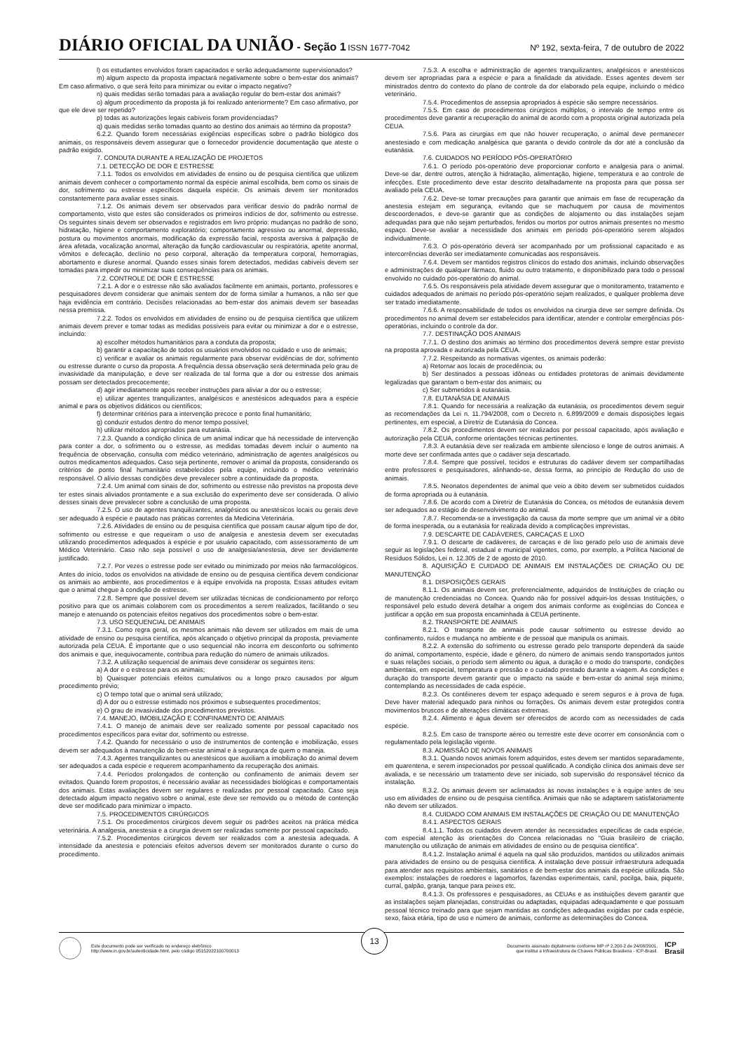DIÁRIO OFICIAL DA UNIÃO - Seção 1 ISSN 1677-7042 Nº 192, sexta-feira, 7 de outubro de 2022
l) os estudantes envolvidos foram capacitados e serão adequadamente supervisionados?
m) algum aspecto da proposta impactará negativamente sobre o bem-estar dos animais? Em caso afirmativo, o que será feito para minimizar ou evitar o impacto negativo?
n) quais medidas serão tomadas para a avaliação regular do bem-estar dos animais?
o) algum procedimento da proposta já foi realizado anteriormente? Em caso afirmativo, por que ele deve ser repetido?
p) todas as autorizações legais cabíveis foram providenciadas?
q) quais medidas serão tomadas quanto ao destino dos animais ao término da proposta?
6.2.2. Quando forem necessárias exigências específicas sobre o padrão biológico dos animais, os responsáveis devem assegurar que o fornecedor providencie documentação que ateste o padrão exigido.
7. CONDUTA DURANTE A REALIZAÇÃO DE PROJETOS
7.1. DETECÇÃO DE DOR E ESTRESSE
7.1.1. Todos os envolvidos em atividades de ensino ou de pesquisa científica que utilizem animais devem conhecer o comportamento normal da espécie animal escolhida, bem como os sinais de dor, sofrimento ou estresse específicos daquela espécie. Os animais devem ser monitorados constantemente para avaliar esses sinais.
7.1.2. Os animais devem ser observados para verificar desvio do padrão normal de comportamento, visto que estes são considerados os primeiros indícios de dor, sofrimento ou estresse. Os seguintes sinais devem ser observados e registrados em livro próprio: mudanças no padrão de sono, hidratação, higiene e comportamento exploratório; comportamento agressivo ou anormal, depressão, postura ou movimentos anormais, modificação da expressão facial, resposta aversiva à palpação de área afetada, vocalização anormal, alteração da função cardiovascular ou respiratória, apetite anormal, vômitos e defecação, declínio no peso corporal, alteração da temperatura corporal, hemorragias, abortamento e diurese anormal. Quando esses sinais forem detectados, medidas cabíveis devem ser tomadas para impedir ou minimizar suas consequências para os animais.
7.2. CONTROLE DE DOR E ESTRESSE
7.2.1. A dor e o estresse não são avaliados facilmente em animais, portanto, professores e pesquisadores devem considerar que animais sentem dor de forma similar a humanos, a não ser que haja evidência em contrário. Decisões relacionadas ao bem-estar dos animais devem ser baseadas nessa premissa.
7.2.2. Todos os envolvidos em atividades de ensino ou de pesquisa científica que utilizem animais devem prever e tomar todas as medidas possíveis para evitar ou minimizar a dor e o estresse, incluindo:
a) escolher métodos humanitários para a conduta da proposta;
b) garantir a capacitação de todos os usuários envolvidos no cuidado e uso de animais;
c) verificar e avaliar os animais regularmente para observar evidências de dor, sofrimento ou estresse durante o curso da proposta. A frequência dessa observação será determinada pelo grau de invasividade da manipulação, e deve ser realizada de tal forma que a dor ou estresse dos animais possam ser detectados precocemente;
d) agir imediatamente após receber instruções para aliviar a dor ou o estresse;
e) utilizar agentes tranquilizantes, analgésicos e anestésicos adequados para a espécie animal e para os objetivos didáticos ou científicos;
f) determinar critérios para a intervenção precoce e ponto final humanitário;
g) conduzir estudos dentro do menor tempo possível;
h) utilizar métodos apropriados para eutanásia.
7.2.3. Quando a condição clínica de um animal indicar que há necessidade de intervenção para conter a dor, o sofrimento ou o estresse, as medidas tomadas devem incluir o aumento na frequência de observação, consulta com médico veterinário, administração de agentes analgésicos ou outros medicamentos adequados. Caso seja pertinente, remover o animal da proposta, considerando os critérios de ponto final humanitário estabelecidos pela equipe, incluindo o médico veterinário responsável. O alívio dessas condições deve prevalecer sobre a continuidade da proposta.
7.2.4. Um animal com sinais de dor, sofrimento ou estresse não previstos na proposta deve ter estes sinais aliviados prontamente e a sua exclusão do experimento deve ser considerada. O alívio desses sinais deve prevalecer sobre a conclusão de uma proposta.
7.2.5. O uso de agentes tranquilizantes, analgésicos ou anestésicos locais ou gerais deve ser adequado à espécie e pautado nas práticas correntes da Medicina Veterinária.
7.2.6. Atividades de ensino ou de pesquisa científica que possam causar algum tipo de dor, sofrimento ou estresse e que requeiram o uso de analgesia e anestesia devem ser executadas utilizando procedimentos adequados à espécie e por usuário capacitado, com assessoramento de um Médico Veterinário. Caso não seja possível o uso de analgesia/anestesia, deve ser devidamente justificado.
7.2.7. Por vezes o estresse pode ser evitado ou minimizado por meios não farmacológicos. Antes do início, todos os envolvidos na atividade de ensino ou de pesquisa científica devem condicionar os animais ao ambiente, aos procedimentos e à equipe envolvida na proposta. Essas atitudes evitam que o animal chegue à condição de estresse.
7.2.8. Sempre que possível devem ser utilizadas técnicas de condicionamento por reforço positivo para que os animais colaborem com os procedimentos a serem realizados, facilitando o seu manejo e atenuando os potenciais efeitos negativos dos procedimentos sobre o bem-estar.
7.3. USO SEQUENCIAL DE ANIMAIS
7.3.1. Como regra geral, os mesmos animais não devem ser utilizados em mais de uma atividade de ensino ou pesquisa científica, após alcançado o objetivo principal da proposta, previamente autorizada pela CEUA. É importante que o uso sequencial não incorra em desconforto ou sofrimento dos animais e que, inequivocamente, contribua para redução do número de animais utilizados.
7.3.2. A utilização sequencial de animais deve considerar os seguintes itens:
a) A dor e o estresse para os animais;
b) Quaisquer potenciais efeitos cumulativos ou a longo prazo causados por algum procedimento prévio;
c) O tempo total que o animal será utilizado;
d) A dor ou o estresse estimado nos próximos e subsequentes procedimentos;
e) O grau de invasividade dos procedimentos previstos.
7.4. MANEJO, IMOBILIZAÇÃO E CONFINAMENTO DE ANIMAIS
7.4.1. O manejo de animais deve ser realizado somente por pessoal capacitado nos procedimentos específicos para evitar dor, sofrimento ou estresse.
7.4.2. Quando for necessário o uso de instrumentos de contenção e imobilização, esses devem ser adequados à manutenção do bem-estar animal e à segurança de quem o maneja.
7.4.3. Agentes tranquilizantes ou anestésicos que auxiliam a imobilização do animal devem ser adequados a cada espécie e requerem acompanhamento da recuperação dos animais.
7.4.4. Períodos prolongados de contenção ou confinamento de animais devem ser evitados. Quando forem propostos, é necessário avaliar as necessidades biológicas e comportamentais dos animais. Estas avaliações devem ser regulares e realizadas por pessoal capacitado. Caso seja detectado algum impacto negativo sobre o animal, este deve ser removido ou o método de contenção deve ser modificado para minimizar o impacto.
7.5. PROCEDIMENTOS CIRÚRGICOS
7.5.1. Os procedimentos cirúrgicos devem seguir os padrões aceitos na prática médica veterinária. A analgesia, anestesia e a cirurgia devem ser realizadas somente por pessoal capacitado.
7.5.2. Procedimentos cirúrgicos devem ser realizados com a anestesia adequada. A intensidade da anestesia e potenciais efeitos adversos devem ser monitorados durante o curso do procedimento.
7.5.3. A escolha e administração de agentes tranquilizantes, analgésicos e anestésicos devem ser apropriadas para a espécie e para a finalidade da atividade. Esses agentes devem ser ministrados dentro do contexto do plano de controle da dor elaborado pela equipe, incluindo o médico veterinário.
7.5.4. Procedimentos de assepsia apropriados à espécie são sempre necessários.
7.5.5. Em caso de procedimentos cirúrgicos múltiplos, o intervalo de tempo entre os procedimentos deve garantir a recuperação do animal de acordo com a proposta original autorizada pela CEUA.
7.5.6. Para as cirurgias em que não houver recuperação, o animal deve permanecer anestesiado e com medicação analgésica que garanta o devido controle da dor até a conclusão da eutanásia.
7.6. CUIDADOS NO PERÍODO PÓS-OPERATÓRIO
7.6.1. O período pós-operatório deve proporcionar conforto e analgesia para o animal. Deve-se dar, dentre outros, atenção à hidratação, alimentação, higiene, temperatura e ao controle de infecções. Este procedimento deve estar descrito detalhadamente na proposta para que possa ser avaliado pela CEUA.
7.6.2. Deve-se tomar precauções para garantir que animais em fase de recuperação da anestesia estejam em segurança, evitando que se machuquem por causa de movimentos descoordenados, e deve-se garantir que as condições de alojamento ou das instalações sejam adequadas para que não sejam perturbados, feridos ou mortos por outros animais presentes no mesmo espaço. Deve-se avaliar a necessidade dos animais em período pós-operatório serem alojados individualmente.
7.6.3. O pós-operatório deverá ser acompanhado por um profissional capacitado e as intercorrências deverão ser imediatamente comunicadas aos responsáveis.
7.6.4. Devem ser mantidos registros clínicos do estado dos animais, incluindo observações e administrações de qualquer fármaco, fluido ou outro tratamento, e disponibilizado para todo o pessoal envolvido no cuidado pós-operatório do animal.
7.6.5. Os responsáveis pela atividade devem assegurar que o monitoramento, tratamento e cuidados adequados de animais no período pós-operatório sejam realizados, e qualquer problema deve ser tratado imediatamente.
7.6.6. A responsabilidade de todos os envolvidos na cirurgia deve ser sempre definida. Os procedimentos no animal devem ser estabelecidos para identificar, atender e controlar emergências pós-operatórias, incluindo o controle da dor.
7.7. DESTINAÇÃO DOS ANIMAIS
7.7.1. O destino dos animais ao término dos procedimentos deverá sempre estar previsto na proposta aprovada e autorizada pela CEUA.
7.7.2. Respeitando as normativas vigentes, os animais poderão:
a) Retornar aos locais de procedência; ou
b) Ser destinados a pessoas idôneas ou entidades protetoras de animais devidamente legalizadas que garantam o bem-estar dos animais; ou
c) Ser submetidos à eutanásia.
7.8. EUTANÁSIA DE ANIMAIS
7.8.1. Quando for necessária a realização da eutanásia, os procedimentos devem seguir as recomendações da Lei n. 11.794/2008, com o Decreto n. 6.899/2009 e demais disposições legais pertinentes, em especial, a Diretriz de Eutanásia do Concea.
7.8.2. Os procedimentos devem ser realizados por pessoal capacitado, após avaliação e autorização pela CEUA, conforme orientações técnicas pertinentes.
7.8.3. A eutanásia deve ser realizada em ambiente silencioso e longe de outros animais. A morte deve ser confirmada antes que o cadáver seja descartado.
7.8.4. Sempre que possível, tecidos e estruturas do cadáver devem ser compartilhadas entre professores e pesquisadores, alinhando-se, dessa forma, ao princípio de Redução do uso de animais.
7.8.5. Neonatos dependentes de animal que veio a óbito devem ser submetidos cuidados de forma apropriada ou à eutanásia.
7.8.6. De acordo com a Diretriz de Eutanásia do Concea, os métodos de eutanásia devem ser adequados ao estágio de desenvolvimento do animal.
7.8.7. Recomenda-se a investigação da causa da morte sempre que um animal vir a óbito de forma inesperada, ou a eutanásia for realizada devido a complicações imprevistas.
7.9. DESCARTE DE CADÁVERES, CARCAÇAS E LIXO
7.9.1. O descarte de cadáveres, de carcaças e de lixo gerado pelo uso de animais deve seguir as legislações federal, estadual e municipal vigentes, como, por exemplo, a Política Nacional de Resíduos Sólidos, Lei n. 12.305 de 2 de agosto de 2010.
8. AQUISIÇÃO E CUIDADO DE ANIMAIS EM INSTALAÇÕES DE CRIAÇÃO OU DE MANUTENÇÃO
8.1. DISPOSIÇÕES GERAIS
8.1.1. Os animais devem ser, preferencialmente, adquiridos de Instituições de criação ou de manutenção credenciadas no Concea. Quando não for possível adquiri-los dessas Instituições, o responsável pelo estudo deverá detalhar a origem dos animais conforme as exigências do Concea e justificar a opção em sua proposta encaminhada à CEUA pertinente.
8.2. TRANSPORTE DE ANIMAIS
8.2.1. O transporte de animais pode causar sofrimento ou estresse devido ao confinamento, ruídos e mudança no ambiente e de pessoal que manipula os animais.
8.2.2. A extensão do sofrimento ou estresse gerado pelo transporte dependerá da saúde do animal, comportamento, espécie, idade e gênero, do número de animais sendo transportados juntos e suas relações sociais, o período sem alimento ou água, a duração e o modo do transporte, condições ambientais, em especial, temperatura e pressão e o cuidado prestado durante a viagem. As condições e duração do transporte devem garantir que o impacto na saúde e bem-estar do animal seja mínimo, contemplando as necessidades de cada espécie.
8.2.3. Os contêineres devem ter espaço adequado e serem seguros e à prova de fuga. Deve haver material adequado para ninhos ou forrações. Os animais devem estar protegidos contra movimentos bruscos e de alterações climáticas extremas.
8.2.4. Alimento e água devem ser oferecidos de acordo com as necessidades de cada espécie.
8.2.5. Em caso de transporte aéreo ou terrestre este deve ocorrer em consonância com o regulamentado pela legislação vigente.
8.3. ADMISSÃO DE NOVOS ANIMAIS
8.3.1. Quando novos animais forem adquiridos, estes devem ser mantidos separadamente, em quarentena, e serem inspecionados por pessoal qualificado. A condição clínica dos animais deve ser avaliada, e se necessário um tratamento deve ser iniciado, sob supervisão do responsável técnico da instalação.
8.3.2. Os animais devem ser aclimatados às novas instalações e à equipe antes de seu uso em atividades de ensino ou de pesquisa científica. Animais que não se adaptarem satisfatoriamente não devem ser utilizados.
8.4. CUIDADO COM ANIMAIS EM INSTALAÇÕES DE CRIAÇÃO OU DE MANUTENÇÃO
8.4.1. ASPECTOS GERAIS
8.4.1.1. Todos os cuidados devem atender às necessidades específicas de cada espécie, com especial atenção às orientações do Concea relacionadas no "Guia brasileiro de criação, manutenção ou utilização de animais em atividades de ensino ou de pesquisa científica".
8.4.1.2. Instalação animal é aquela na qual são produzidos, mantidos ou utilizados animais para atividades de ensino ou de pesquisa científica. A instalação deve possuir infraestrutura adequada para atender aos requisitos ambientais, sanitários e de bem-estar dos animais da espécie utilizada. São exemplos: instalações de roedores e lagomorfos, fazendas experimentais, canil, pocilga, baia, piquete, curral, galpão, granja, tanque para peixes etc.
8.4.1.3. Os professores e pesquisadores, as CEUAs e as instituições devem garantir que as instalações sejam planejadas, construídas ou adaptadas, equipadas adequadamente e que possuam pessoal técnico treinado para que sejam mantidas as condições adequadas exigidas por cada espécie, sexo, faixa etária, tipo de uso e número de animais, conforme as determinações do Concea.
Este documento pode ser verificado no endereço eletrônico
http://www.in.gov.br/autenticidade.html, pelo código 05152022100700013
13
Documento assinado digitalmente conforme MP nº 2.200-2 de 24/08/2001,
que institui a Infraestrutura de Chaves Públicas Brasileira - ICP-Brasil.
ICP
Brasil